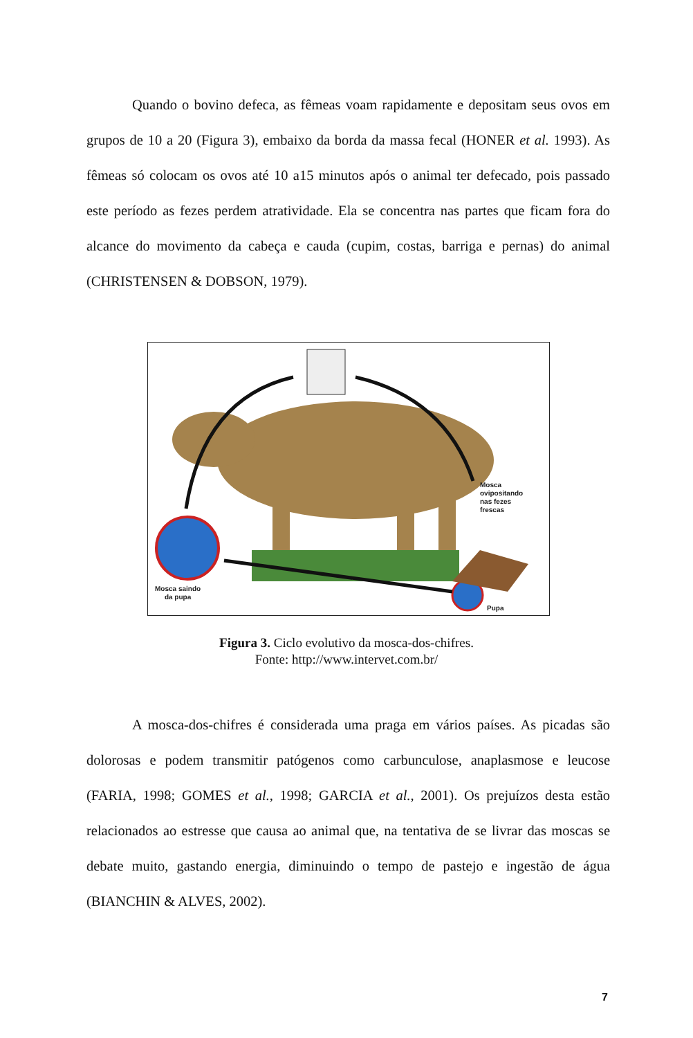Quando o bovino defeca, as fêmeas voam rapidamente e depositam seus ovos em grupos de 10 a 20 (Figura 3), embaixo da borda da massa fecal (HONER et al. 1993). As fêmeas só colocam os ovos até 10 a15 minutos após o animal ter defecado, pois passado este período as fezes perdem atratividade. Ela se concentra nas partes que ficam fora do alcance do movimento da cabeça e cauda (cupim, costas, barriga e pernas) do animal (CHRISTENSEN & DOBSON, 1979).
Mosca
ovipositando
nas fezes
frescas
Mosca saindo
da pupa
Pupa
Figura 3. Ciclo evolutivo da mosca-dos-chifres.
Fonte: http://www.intervet.com.br/
A mosca-dos-chifres é considerada uma praga em vários países. As picadas são dolorosas e podem transmitir patógenos como carbunculose, anaplasmose e leucose (FARIA, 1998; GOMES et al., 1998; GARCIA et al., 2001). Os prejuízos desta estão relacionados ao estresse que causa ao animal que, na tentativa de se livrar das moscas se debate muito, gastando energia, diminuindo o tempo de pastejo e ingestão de água (BIANCHIN & ALVES, 2002).
7